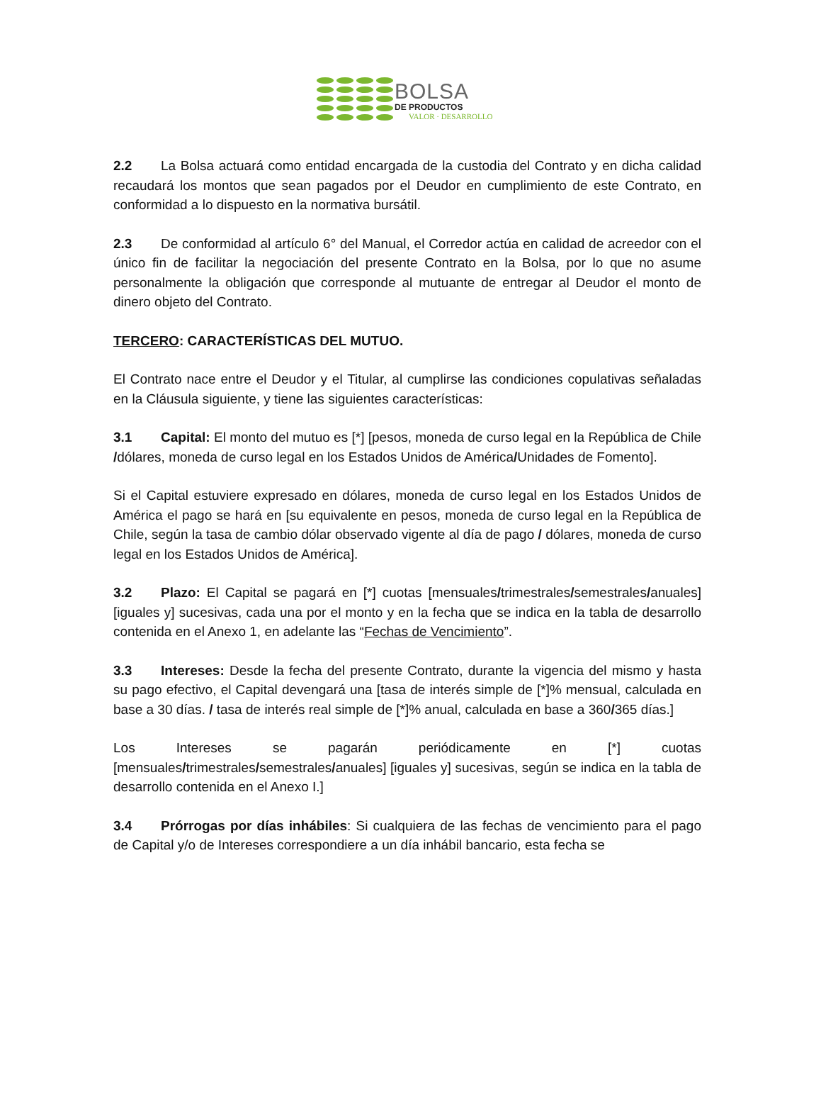BOLSA
DE PRODUCTOS
VALOR · DESARROLLO
2.2 La Bolsa actuará como entidad encargada de la custodia del Contrato y en dicha calidad recaudará los montos que sean pagados por el Deudor en cumplimiento de este Contrato, en conformidad a lo dispuesto en la normativa bursátil.
2.3 De conformidad al artículo 6° del Manual, el Corredor actúa en calidad de acreedor con el único fin de facilitar la negociación del presente Contrato en la Bolsa, por lo que no asume personalmente la obligación que corresponde al mutuante de entregar al Deudor el monto de dinero objeto del Contrato.
TERCERO: CARACTERÍSTICAS DEL MUTUO.
El Contrato nace entre el Deudor y el Titular, al cumplirse las condiciones copulativas señaladas en la Cláusula siguiente, y tiene las siguientes características:
3.1 Capital: El monto del mutuo es [*] [pesos, moneda de curso legal en la República de Chile /dólares, moneda de curso legal en los Estados Unidos de América/Unidades de Fomento].
Si el Capital estuviere expresado en dólares, moneda de curso legal en los Estados Unidos de América el pago se hará en [su equivalente en pesos, moneda de curso legal en la República de Chile, según la tasa de cambio dólar observado vigente al día de pago / dólares, moneda de curso legal en los Estados Unidos de América].
3.2 Plazo: El Capital se pagará en [*] cuotas [mensuales/trimestrales/semestrales/anuales] [iguales y] sucesivas, cada una por el monto y en la fecha que se indica en la tabla de desarrollo contenida en el Anexo 1, en adelante las “Fechas de Vencimiento”.
3.3 Intereses: Desde la fecha del presente Contrato, durante la vigencia del mismo y hasta su pago efectivo, el Capital devengará una [tasa de interés simple de [*]% mensual, calculada en base a 30 días. / tasa de interés real simple de [*]% anual, calculada en base a 360/365 días.]
Los Intereses se pagarán periódicamente en [*] cuotas [mensuales/trimestrales/semestrales/anuales] [iguales y] sucesivas, según se indica en la tabla de desarrollo contenida en el Anexo I.]
3.4 Prórrogas por días inhábiles: Si cualquiera de las fechas de vencimiento para el pago de Capital y/o de Intereses correspondiere a un día inhábil bancario, esta fecha se